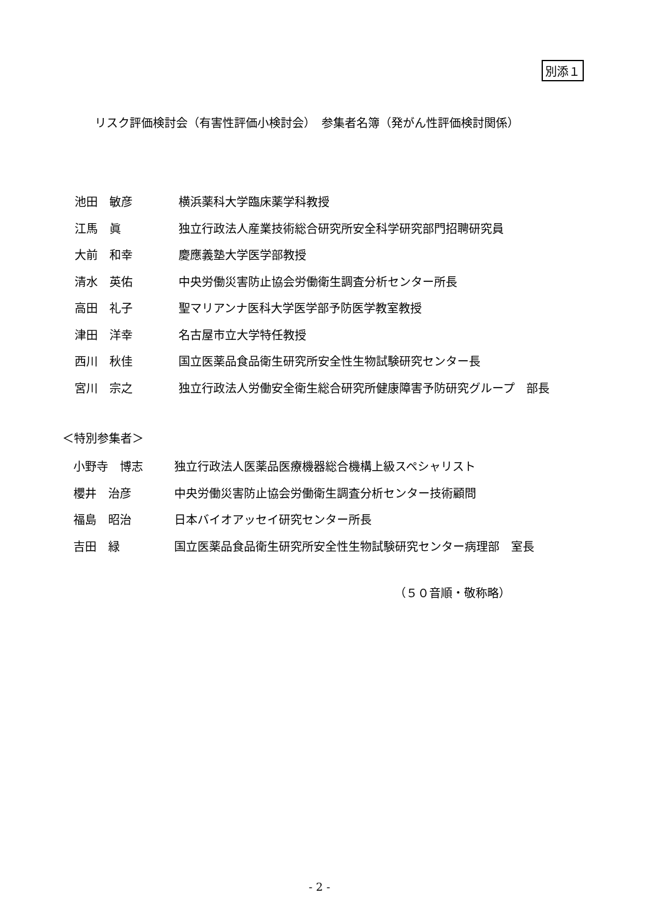別添１
リスク評価検討会（有害性評価小検討会）　参集者名簿（発がん性評価検討関係）
| 池田 敏彦 | 横浜薬科大学臨床薬学科教授 |
| 江馬 眞 | 独立行政法人産業技術総合研究所安全科学研究部門招聘研究員 |
| 大前 和幸 | 慶應義塾大学医学部教授 |
| 清水 英佑 | 中央労働災害防止協会労働衛生調査分析センター所長 |
| 高田 礼子 | 聖マリアンナ医科大学医学部予防医学教室教授 |
| 津田 洋幸 | 名古屋市立大学特任教授 |
| 西川 秋佳 | 国立医薬品食品衛生研究所安全性生物試験研究センター長 |
| 宮川 宗之 | 独立行政法人労働安全衛生総合研究所健康障害予防研究グループ 部長 |
＜特別参集者＞
| 小野寺 博志 | 独立行政法人医薬品医療機器総合機構上級スペシャリスト |
| 櫻井 治彦 | 中央労働災害防止協会労働衛生調査分析センター技術顧問 |
| 福島 昭治 | 日本バイオアッセイ研究センター所長 |
| 吉田 緑 | 国立医薬品食品衛生研究所安全性生物試験研究センター病理部 室長 |
（５０音順・敬称略）
- 2 -